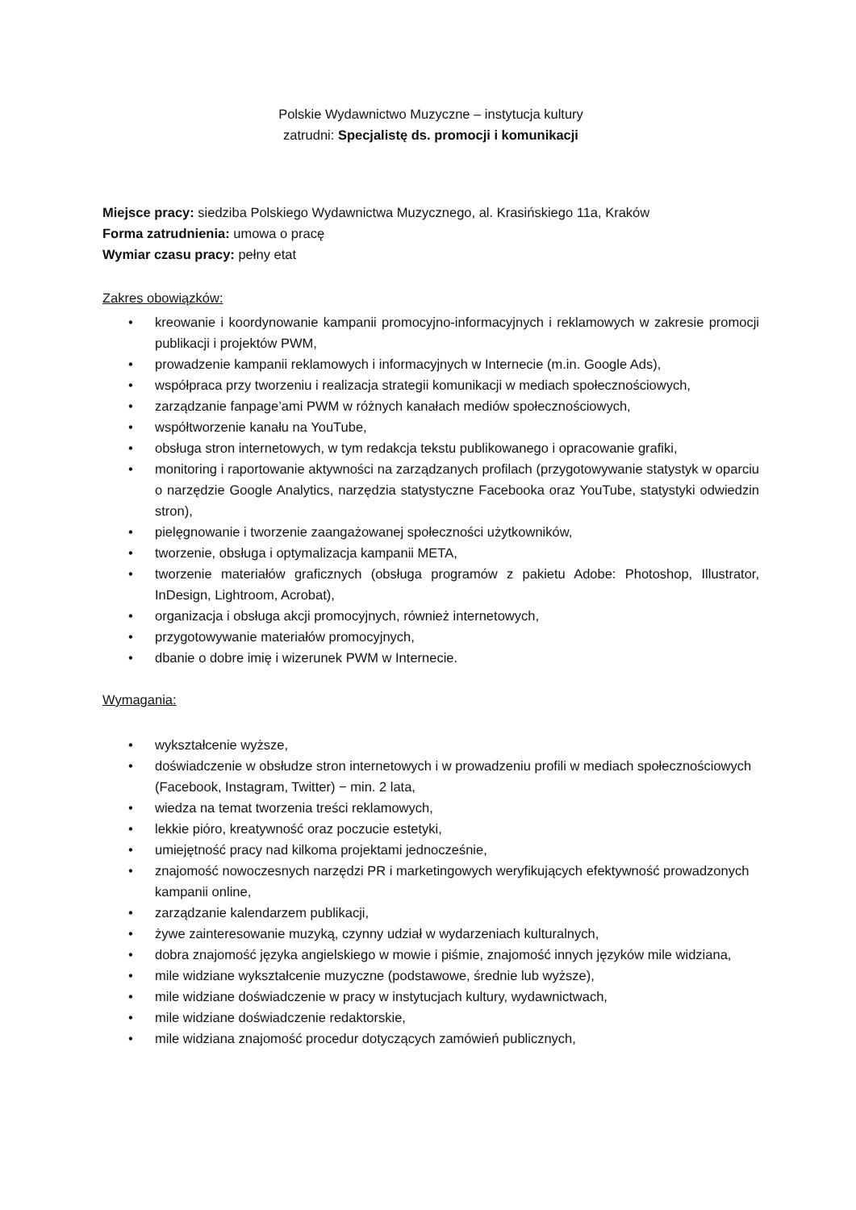Polskie Wydawnictwo Muzyczne – instytucja kultury
zatrudni: Specjalistę ds. promocji i komunikacji
Miejsce pracy: siedziba Polskiego Wydawnictwa Muzycznego, al. Krasińskiego 11a, Kraków
Forma zatrudnienia: umowa o pracę
Wymiar czasu pracy: pełny etat
Zakres obowiązków:
• kreowanie i koordynowanie kampanii promocyjno-informacyjnych i reklamowych w zakresie promocji publikacji i projektów PWM,
• prowadzenie kampanii reklamowych i informacyjnych w Internecie (m.in. Google Ads),
• współpraca przy tworzeniu i realizacja strategii komunikacji w mediach społecznościowych,
• zarządzanie fanpage’ami PWM w różnych kanałach mediów społecznościowych,
• współtworzenie kanału na YouTube,
• obsługa stron internetowych, w tym redakcja tekstu publikowanego i opracowanie grafiki,
• monitoring i raportowanie aktywności na zarządzanych profilach (przygotowywanie statystyk w oparciu o narzędzie Google Analytics, narzędzia statystyczne Facebooka oraz YouTube, statystyki odwiedzin stron),
• pielęgnowanie i tworzenie zaangażowanej społeczności użytkowników,
• tworzenie, obsługa i optymalizacja kampanii META,
• tworzenie materiałów graficznych (obsługa programów z pakietu Adobe: Photoshop, Illustrator, InDesign, Lightroom, Acrobat),
• organizacja i obsługa akcji promocyjnych, również internetowych,
• przygotowywanie materiałów promocyjnych,
• dbanie o dobre imię i wizerunek PWM w Internecie.
Wymagania:
• wykształcenie wyższe,
• doświadczenie w obsłudze stron internetowych i w prowadzeniu profili w mediach społecznościowych (Facebook, Instagram, Twitter) − min. 2 lata,
• wiedza na temat tworzenia treści reklamowych,
• lekkie pióro, kreatywność oraz poczucie estetyki,
• umiejętność pracy nad kilkoma projektami jednocześnie,
• znajomość nowoczesnych narzędzi PR i marketingowych weryfikujących efektywność prowadzonych kampanii online,
• zarządzanie kalendarzem publikacji,
• żywe zainteresowanie muzyką, czynny udział w wydarzeniach kulturalnych,
• dobra znajomość języka angielskiego w mowie i piśmie, znajomość innych języków mile widziana,
• mile widziane wykształcenie muzyczne (podstawowe, średnie lub wyższe),
• mile widziane doświadczenie w pracy w instytucjach kultury, wydawnictwach,
• mile widziane doświadczenie redaktorskie,
• mile widziana znajomość procedur dotyczących zamówień publicznych,